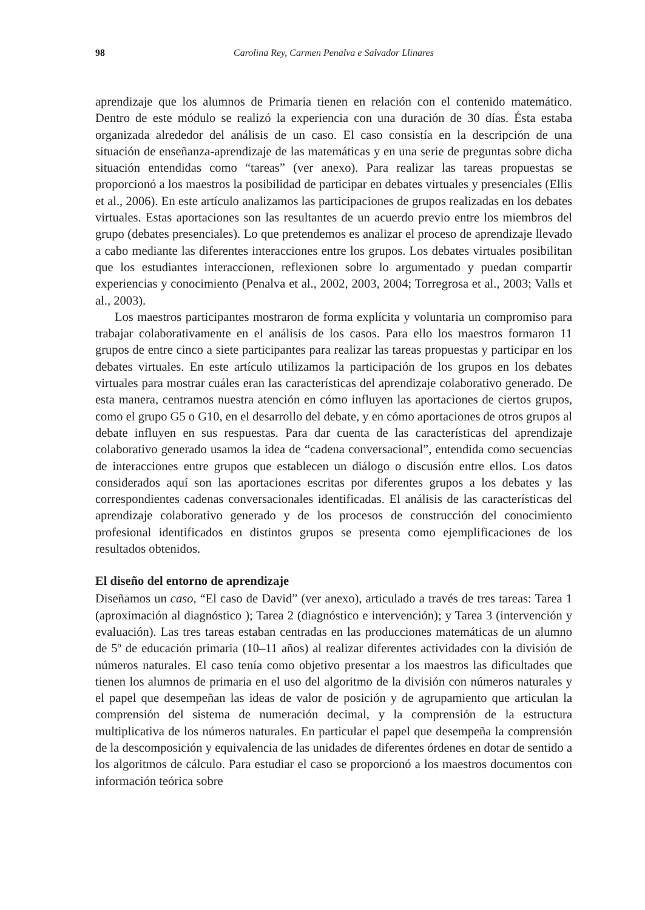98 Carolina Rey, Carmen Penalva e Salvador Llinares
aprendizaje que los alumnos de Primaria tienen en relación con el contenido matemá­tico. Dentro de este módulo se realizó la experiencia con una duración de 30 días. Ésta estaba organizada alrededor del análisis de un caso. El caso consistía en la descripción de una situación de enseñanza-aprendizaje de las matemáticas y en una serie de preguntas sobre dicha situación entendidas como “tareas” (ver anexo). Para realizar las tareas pro­puestas se proporcionó a los maestros la posibilidad de participar en debates virtuales y presenciales (Ellis et al., 2006). En este artículo analizamos las participaciones de gru­pos realizadas en los debates virtuales. Estas aportaciones son las resultantes de un acu­erdo previo entre los miembros del grupo (debates presenciales). Lo que pretendemos es analizar el proceso de aprendizaje llevado a cabo mediante las diferentes interacciones en­tre los grupos. Los debates virtuales posibilitan que los estudiantes interaccionen, reflexi­onen sobre lo argumentado y puedan compartir experiencias y conocimiento (Penalva et al., 2002, 2003, 2004; Torregrosa et al., 2003; Valls et al., 2003).
Los maestros participantes mostraron de forma explícita y voluntaria un compromi­so para trabajar colaborativamente en el análisis de los casos. Para ello los maestros for­maron 11 grupos de entre cinco a siete participantes para realizar las tareas propuestas y participar en los debates virtuales. En este artículo utilizamos la participación de los gru­pos en los debates virtuales para mostrar cuáles eran las características del aprendizaje co­laborativo generado. De esta manera, centramos nuestra atención en cómo influyen las aportaciones de ciertos grupos, como el grupo G5 o G10, en el desarrollo del debate, y en cómo aportaciones de otros grupos al debate influyen en sus respuestas. Para dar cuen­ta de las características del aprendizaje colaborativo generado usamos la idea de “cadena conversacional”, entendida como secuencias de interacciones entre grupos que estable­cen un diálogo o discusión entre ellos. Los datos considerados aquí son las aportaciones escritas por diferentes grupos a los debates y las correspondientes cadenas conversaciona­les identificadas. El análisis de las características del aprendizaje colaborativo generado y de los procesos de construcción del conocimiento profesional identificados en distintos grupos se presenta como ejemplificaciones de los resultados obtenidos.
El diseño del entorno de aprendizaje
Diseñamos un caso, “El caso de David” (ver anexo), articulado a través de tres tareas: Tarea 1 (aproximación al diagnóstico ); Tarea 2 (diagnóstico e intervención); y Tarea 3 (intervención y evaluación). Las tres tareas estaban centradas en las producciones ma­temáticas de un alumno de 5º de educación primaria (10–11 años) al realizar diferentes actividades con la división de números naturales. El caso tenía como objetivo presentar a los maestros las dificultades que tienen los alumnos de primaria en el uso del algoritmo de la división con números naturales y el papel que desempeñan las ideas de valor de po­sición y de agrupamiento que articulan la comprensión del sistema de numeración deci­mal, y la comprensión de la estructura multiplicativa de los números naturales. En par­ticular el papel que desempeña la comprensión de la descomposición y equivalencia de las unidades de diferentes órdenes en dotar de sentido a los algoritmos de cálculo. Para estudiar el caso se proporcionó a los maestros documentos con información teórica sobre